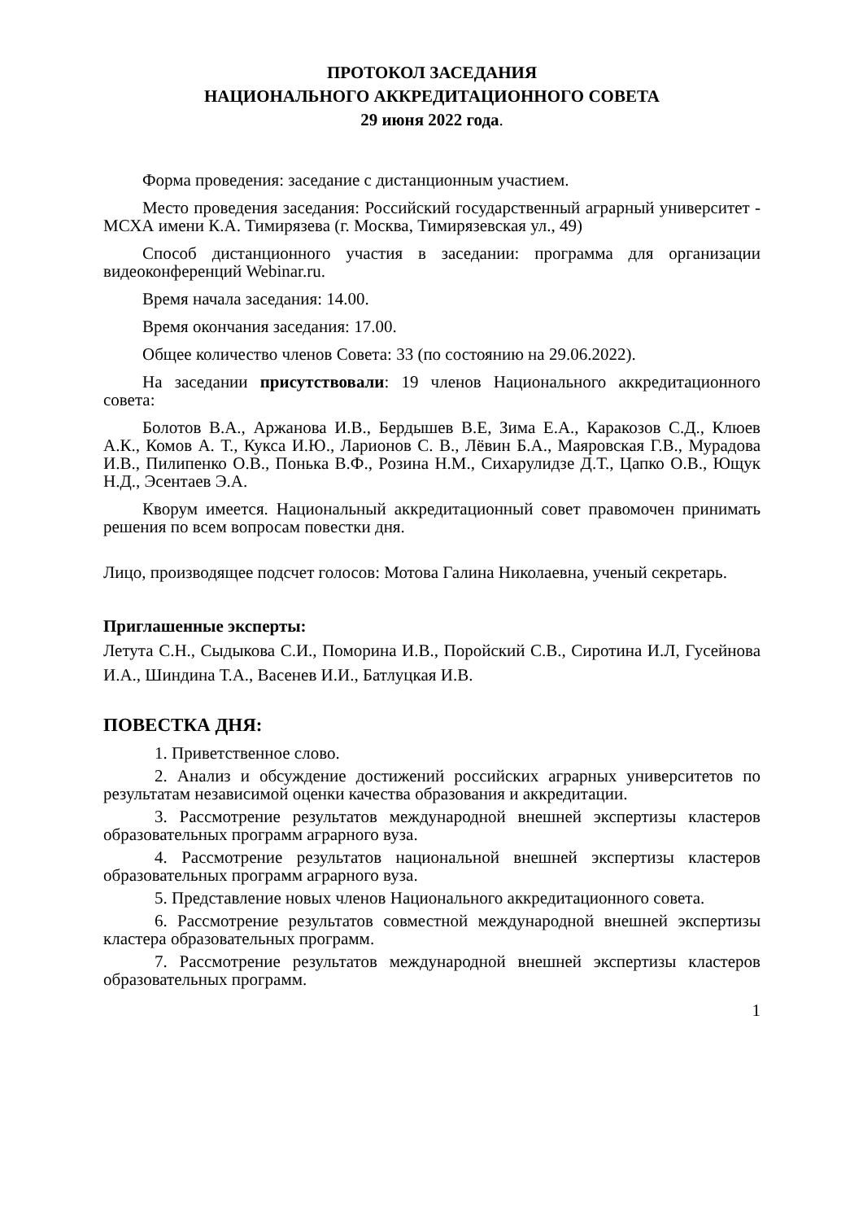ПРОТОКОЛ ЗАСЕДАНИЯ
НАЦИОНАЛЬНОГО АККРЕДИТАЦИОННОГО СОВЕТА
29 июня 2022 года.
Форма проведения: заседание с дистанционным участием.
Место проведения заседания: Российский государственный аграрный университет - МСХА имени К.А. Тимирязева (г. Москва, Тимирязевская ул., 49)
Способ дистанционного участия в заседании: программа для организации видеоконференций Webinar.ru.
Время начала заседания: 14.00.
Время окончания заседания: 17.00.
Общее количество членов Совета: 33 (по состоянию на 29.06.2022).
На заседании присутствовали: 19 членов Национального аккредитационного совета:
Болотов В.А., Аржанова И.В., Бердышев В.Е, Зима Е.А., Каракозов С.Д., Клюев А.К., Комов А. Т., Кукса И.Ю., Ларионов С. В., Лёвин Б.А., Маяровская Г.В., Мурадова И.В., Пилипенко О.В., Понька В.Ф., Розина Н.М., Сихарулидзе Д.Т., Цапко О.В., Ющук Н.Д., Эсентаев Э.А.
Кворум имеется. Национальный аккредитационный совет правомочен принимать решения по всем вопросам повестки дня.
Лицо, производящее подсчет голосов: Мотова Галина Николаевна, ученый секретарь.
Приглашенные эксперты:
Летута С.Н., Сыдыкова С.И., Поморина И.В., Поройский С.В., Сиротина И.Л, Гусейнова И.А., Шиндина Т.А., Васенев И.И., Батлуцкая И.В.
ПОВЕСТКА ДНЯ:
1. Приветственное слово.
2. Анализ и обсуждение достижений российских аграрных университетов по результатам независимой оценки качества образования и аккредитации.
3. Рассмотрение результатов международной внешней экспертизы кластеров образовательных программ аграрного вуза.
4. Рассмотрение результатов национальной внешней экспертизы кластеров образовательных программ аграрного вуза.
5. Представление новых членов Национального аккредитационного совета.
6. Рассмотрение результатов совместной международной внешней экспертизы кластера образовательных программ.
7. Рассмотрение результатов международной внешней экспертизы кластеров образовательных программ.
1